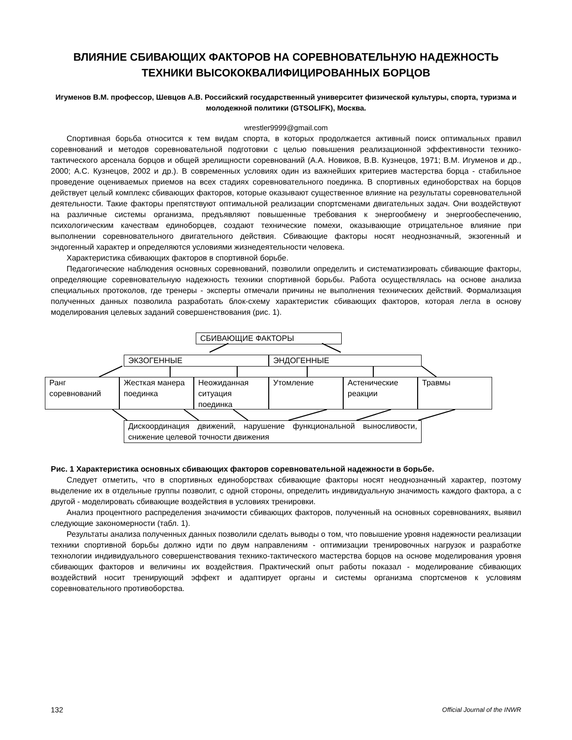ВЛИЯНИЕ СБИВАЮЩИХ ФАКТОРОВ НА СОРЕВНОВАТЕЛЬНУЮ НАДЕЖНОСТЬ ТЕХНИКИ ВЫСОКОКВАЛИФИЦИРОВАННЫХ БОРЦОВ
Игуменов В.М. профессор, Шевцов А.В. Российский государственный университет физической культуры, спорта, туризма и молодежной политики (GTSOLIFK), Москва.
wrestler9999@gmail.com
Спортивная борьба относится к тем видам спорта, в которых продолжается активный поиск оптимальных правил соревнований и методов соревновательной подготовки с целью повышения реализационной эффективности технико-тактического арсенала борцов и общей зрелищности соревнований (А.А. Новиков, В.В. Кузнецов, 1971; В.М. Игуменов и др., 2000; А.С. Кузнецов, 2002 и др.). В современных условиях один из важнейших критериев мастерства борца - стабильное проведение оцениваемых приемов на всех стадиях соревновательного поединка. В спортивных единоборствах на борцов действует целый комплекс сбивающих факторов, которые оказывают существенное влияние на результаты соревновательной деятельности. Такие факторы препятствуют оптимальной реализации спортсменами двигательных задач. Они воздействуют на различные системы организма, предъявляют повышенные требования к энергообмену и энергообеспечению, психологическим качествам единоборцев, создают технические помехи, оказывающие отрицательное влияние при выполнении соревновательного двигательного действия. Сбивающие факторы носят неоднозначный, экзогенный и эндогенный характер и определяются условиями жизнедеятельности человека.
Характеристика сбивающих факторов в спортивной борьбе.
Педагогические наблюдения основных соревнований, позволили определить и систематизировать сбивающие факторы, определяющие соревновательную надежность техники спортивной борьбы. Работа осуществлялась на основе анализа специальных протоколов, где тренеры - эксперты отмечали причины не выполнения технических действий. Формализация полученных данных позволила разработать блок-схему характеристик сбивающих факторов, которая легла в основу моделирования целевых заданий совершенствования (рис. 1).
СБИВАЮЩИЕ ФАКТОРЫ
ЭКЗОГЕННЫЕ ЭНДОГЕННЫЕ
Ранг соревнований
Жесткая манера поединка
Неожиданная ситуация поединка
Утомление
Астенические реакции
Травмы
Дискоординация движений, нарушение функциональной выносливости, снижение целевой точности движения
Рис. 1 Характеристика основных сбивающих факторов соревновательной надежности в борьбе.
Следует отметить, что в спортивных единоборствах сбивающие факторы носят неоднозначный характер, поэтому выделение их в отдельные группы позволит, с одной стороны, определить индивидуальную значимость каждого фактора, а с другой - моделировать сбивающие воздействия в условиях тренировки.
Анализ процентного распределения значимости сбивающих факторов, полученный на основных соревнованиях, выявил следующие закономерности (табл. 1).
Результаты анализа полученных данных позволили сделать выводы о том, что повышение уровня надежности реализации техники спортивной борьбы должно идти по двум направлениям - оптимизации тренировочных нагрузок и разработке технологии индивидуального совершенствования технико-тактического мастерства борцов на основе моделирования уровня сбивающих факторов и величины их воздействия. Практический опыт работы показал - моделирование сбивающих воздействий носит тренирующий эффект и адаптирует органы и системы организма спортсменов к условиям соревновательного противоборства.
132 Official Journal of the INWR